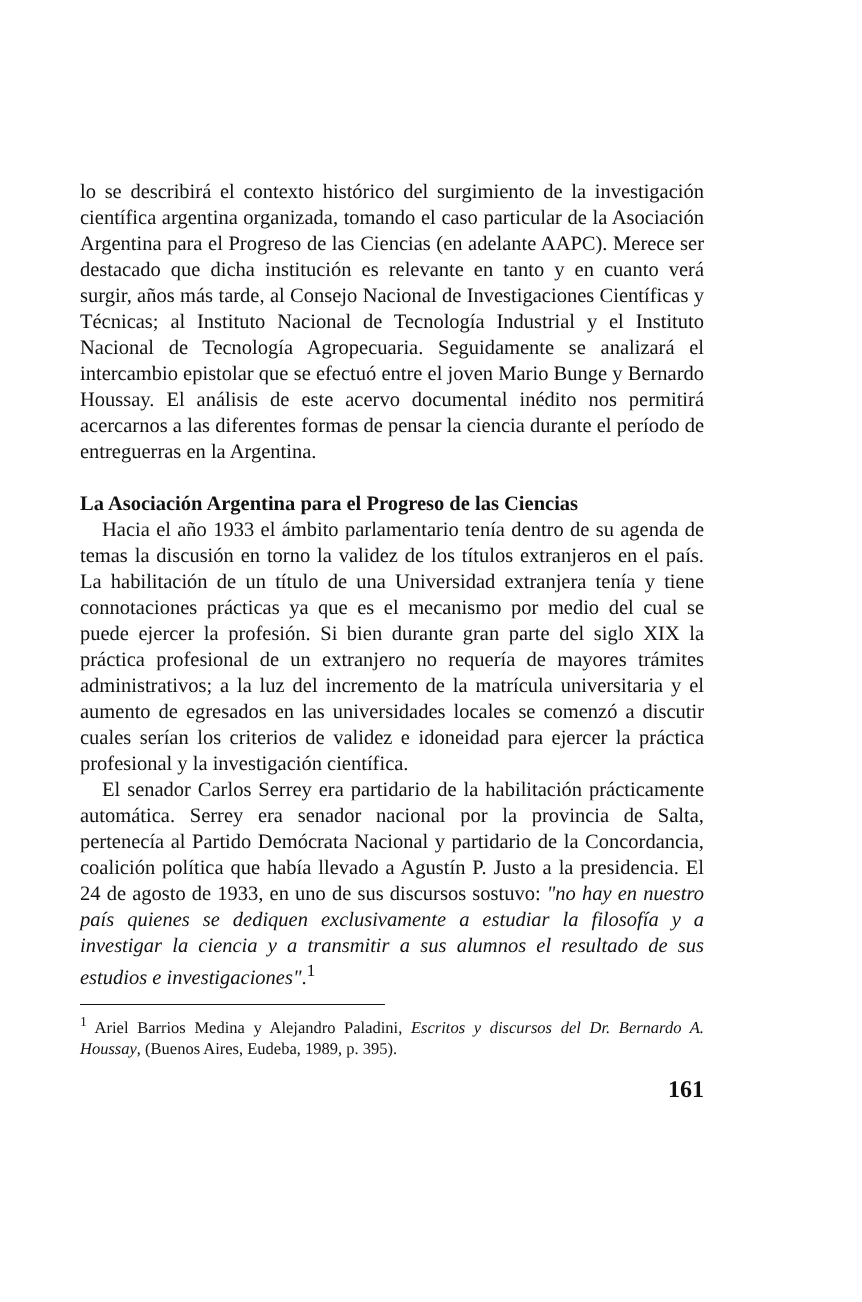lo se describirá el contexto histórico del surgimiento de la investigación científica argentina organizada, tomando el caso particular de la Asociación Argentina para el Progreso de las Ciencias (en adelante AAPC). Merece ser destacado que dicha institución es relevante en tanto y en cuanto verá surgir, años más tarde, al Consejo Nacional de Investigaciones Científicas y Técnicas; al Instituto Nacional de Tecnología Industrial y el Instituto Nacional de Tecnología Agropecuaria. Seguidamente se analizará el intercambio epistolar que se efectuó entre el joven Mario Bunge y Bernardo Houssay. El análisis de este acervo documental inédito nos permitirá acercarnos a las diferentes formas de pensar la ciencia durante el período de entreguerras en la Argentina.
La Asociación Argentina para el Progreso de las Ciencias
Hacia el año 1933 el ámbito parlamentario tenía dentro de su agenda de temas la discusión en torno la validez de los títulos extranjeros en el país. La habilitación de un título de una Universidad extranjera tenía y tiene connotaciones prácticas ya que es el mecanismo por medio del cual se puede ejercer la profesión. Si bien durante gran parte del siglo XIX la práctica profesional de un extranjero no requería de mayores trámites administrativos; a la luz del incremento de la matrícula universitaria y el aumento de egresados en las universidades locales se comenzó a discutir cuales serían los criterios de validez e idoneidad para ejercer la práctica profesional y la investigación científica.
El senador Carlos Serrey era partidario de la habilitación prácticamente automática. Serrey era senador nacional por la provincia de Salta, pertenecía al Partido Demócrata Nacional y partidario de la Concordancia, coalición política que había llevado a Agustín P. Justo a la presidencia. El 24 de agosto de 1933, en uno de sus discursos sostuvo: "no hay en nuestro país quienes se dediquen exclusivamente a estudiar la filosofía y a investigar la ciencia y a transmitir a sus alumnos el resultado de sus estudios e investigaciones".<sup>1</sup>
<sup>1</sup> Ariel Barrios Medina y Alejandro Paladini, Escritos y discursos del Dr. Bernardo A. Houssay, (Buenos Aires, Eudeba, 1989, p. 395).
161